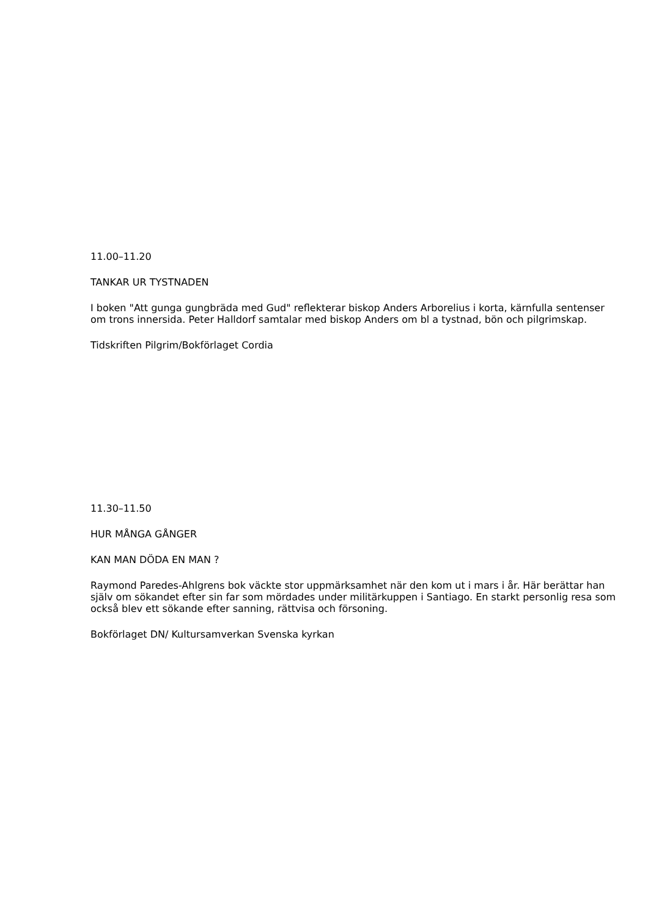11.00–11.20
TANKAR UR TYSTNADEN
I boken "Att gunga gungbräda med Gud" reflekterar biskop Anders Arborelius i korta, kärnfulla sentenser om trons innersida. Peter Halldorf samtalar med biskop Anders om bl a tystnad, bön och pilgrimskap.
Tidskriften Pilgrim/Bokförlaget Cordia
11.30–11.50
HUR MÅNGA GÅNGER
KAN MAN DÖDA EN MAN ?
Raymond Paredes-Ahlgrens bok väckte stor uppmärksamhet när den kom ut i mars i år. Här berättar han själv om sökandet efter sin far som mördades under militärkuppen i Santiago. En starkt personlig resa som också blev ett sökande efter sanning, rättvisa och försoning.
Bokförlaget DN/ Kultursamverkan Svenska kyrkan